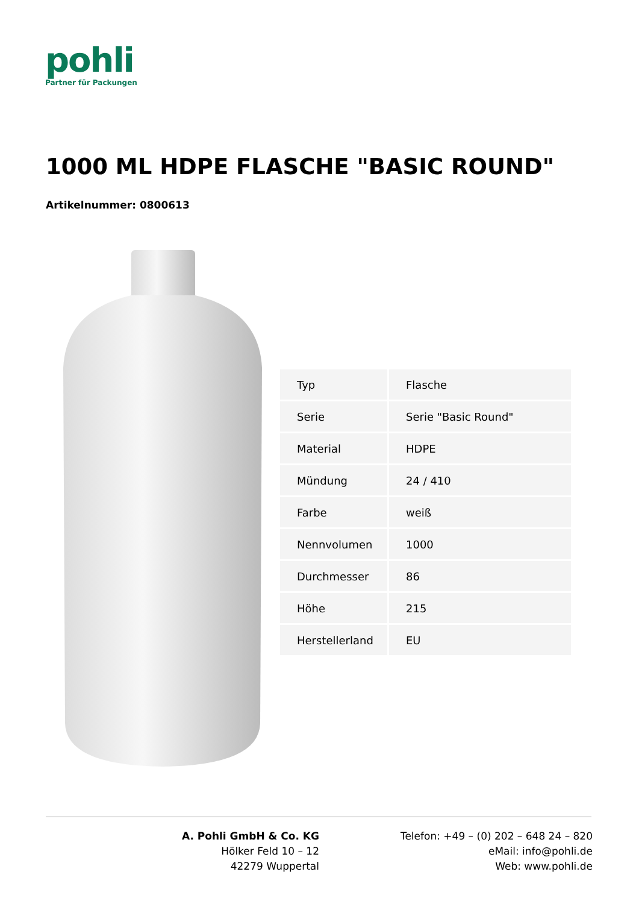pohli
Partner für Packungen
1000 ML HDPE FLASCHE "BASIC ROUND"
Artikelnummer: 0800613
| Typ | Flasche |
| Serie | Serie "Basic Round" |
| Material | HDPE |
| Mündung | 24 / 410 |
| Farbe | weiß |
| Nennvolumen | 1000 |
| Durchmesser | 86 |
| Höhe | 215 |
| Herstellerland | EU |
A. Pohli GmbH & Co. KG
Hölker Feld 10 – 12
42279 Wuppertal
Telefon: +49 – (0) 202 – 648 24 – 820
eMail: info@pohli.de
Web: www.pohli.de